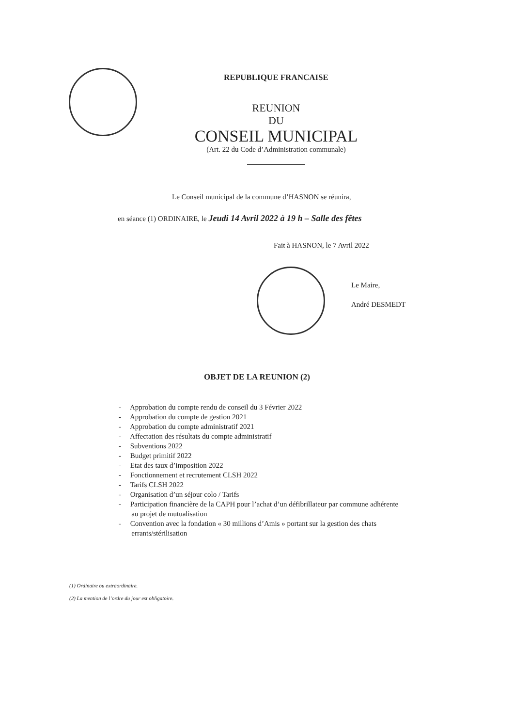REPUBLIQUE FRANCAISE
REUNION
DU
CONSEIL MUNICIPAL
(Art. 22 du Code d’Administration communale)
Le Conseil municipal de la commune d’HASNON se réunira,
en séance (1) ORDINAIRE, le Jeudi 14 Avril 2022 à 19 h – Salle des fêtes
Fait à HASNON, le 7 Avril 2022
Le Maire,
André DESMEDT
OBJET DE LA REUNION (2)
- Approbation du compte rendu de conseil du 3 Février 2022
- Approbation du compte de gestion 2021
- Approbation du compte administratif 2021
- Affectation des résultats du compte administratif
- Subventions 2022
- Budget primitif 2022
- Etat des taux d’imposition 2022
- Fonctionnement et recrutement CLSH 2022
- Tarifs CLSH 2022
- Organisation d’un séjour colo / Tarifs
- Participation financière de la CAPH pour l’achat d’un défibrillateur par commune adhérente
au projet de mutualisation
- Convention avec la fondation « 30 millions d’Amis » portant sur la gestion des chats
errants/stérilisation
(1) Ordinaire ou extraordinaire.
(2) La mention de l’ordre du jour est obligatoire.